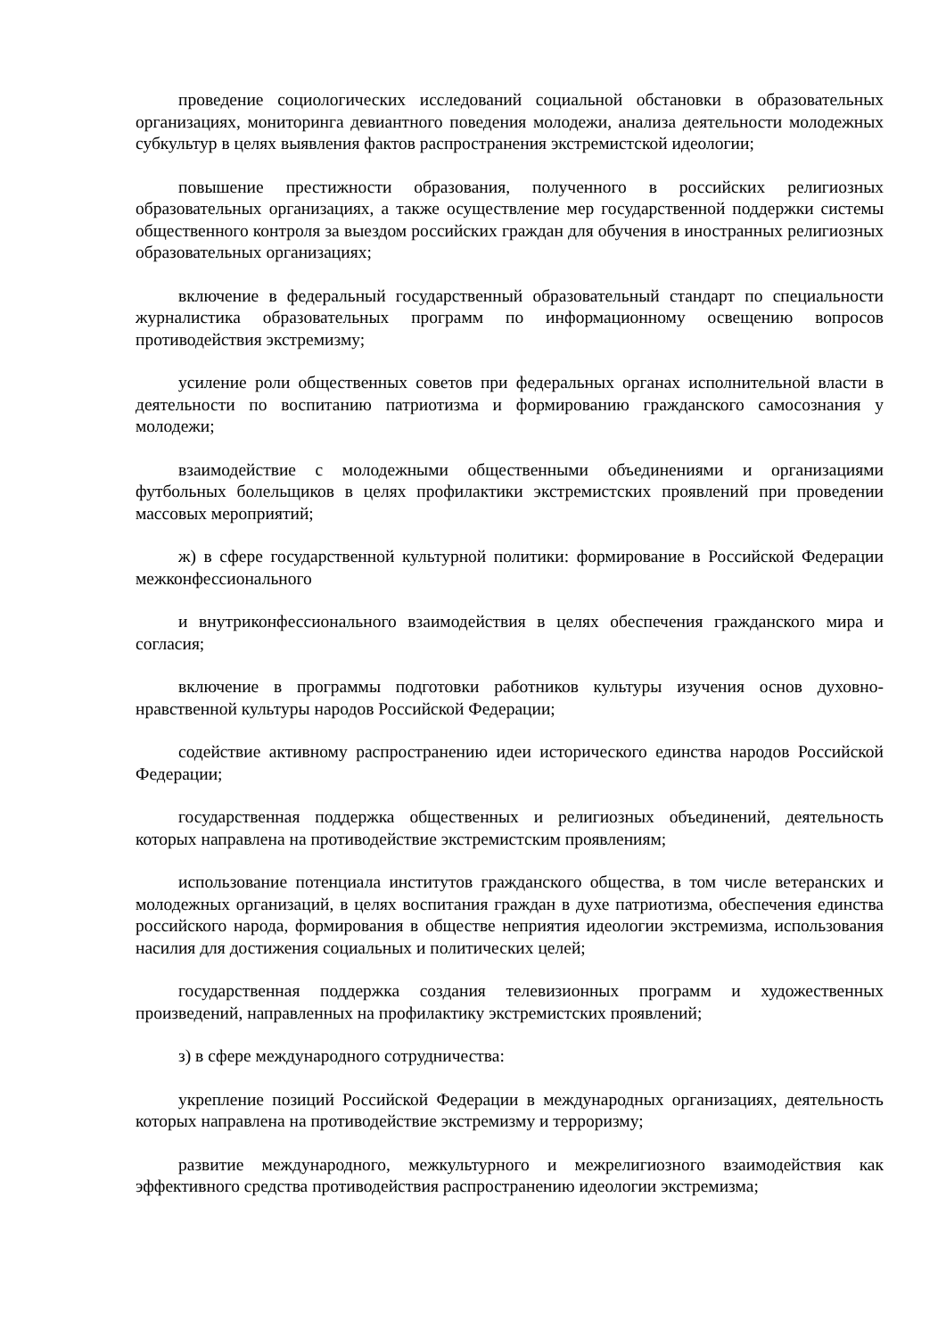проведение социологических исследований социальной обстановки в образовательных организациях, мониторинга девиантного поведения молодежи, анализа деятельности молодежных субкультур в целях выявления фактов распространения экстремистской идеологии;
повышение престижности образования, полученного в российских религиозных образовательных организациях, а также осуществление мер государственной поддержки системы общественного контроля за выездом российских граждан для обучения в иностранных религиозных образовательных организациях;
включение в федеральный государственный образовательный стандарт по специальности журналистика образовательных программ по информационному освещению вопросов противодействия экстремизму;
усиление роли общественных советов при федеральных органах исполнительной власти в деятельности по воспитанию патриотизма и формированию гражданского самосознания у молодежи;
взаимодействие с молодежными общественными объединениями и организациями футбольных болельщиков в целях профилактики экстремистских проявлений при проведении массовых мероприятий;
ж) в сфере государственной культурной политики: формирование в Российской Федерации межконфессионального
и внутриконфессионального взаимодействия в целях обеспечения гражданского мира и согласия;
включение в программы подготовки работников культуры изучения основ духовно-нравственной культуры народов Российской Федерации;
содействие активному распространению идеи исторического единства народов Российской Федерации;
государственная поддержка общественных и религиозных объединений, деятельность которых направлена на противодействие экстремистским проявлениям;
использование потенциала институтов гражданского общества, в том числе ветеранских и молодежных организаций, в целях воспитания граждан в духе патриотизма, обеспечения единства российского народа, формирования в обществе неприятия идеологии экстремизма, использования насилия для достижения социальных и политических целей;
государственная поддержка создания телевизионных программ и художественных произведений, направленных на профилактику экстремистских проявлений;
з) в сфере международного сотрудничества:
укрепление позиций Российской Федерации в международных организациях, деятельность которых направлена на противодействие экстремизму и терроризму;
развитие международного, межкультурного и межрелигиозного взаимодействия как эффективного средства противодействия распространению идеологии экстремизма;